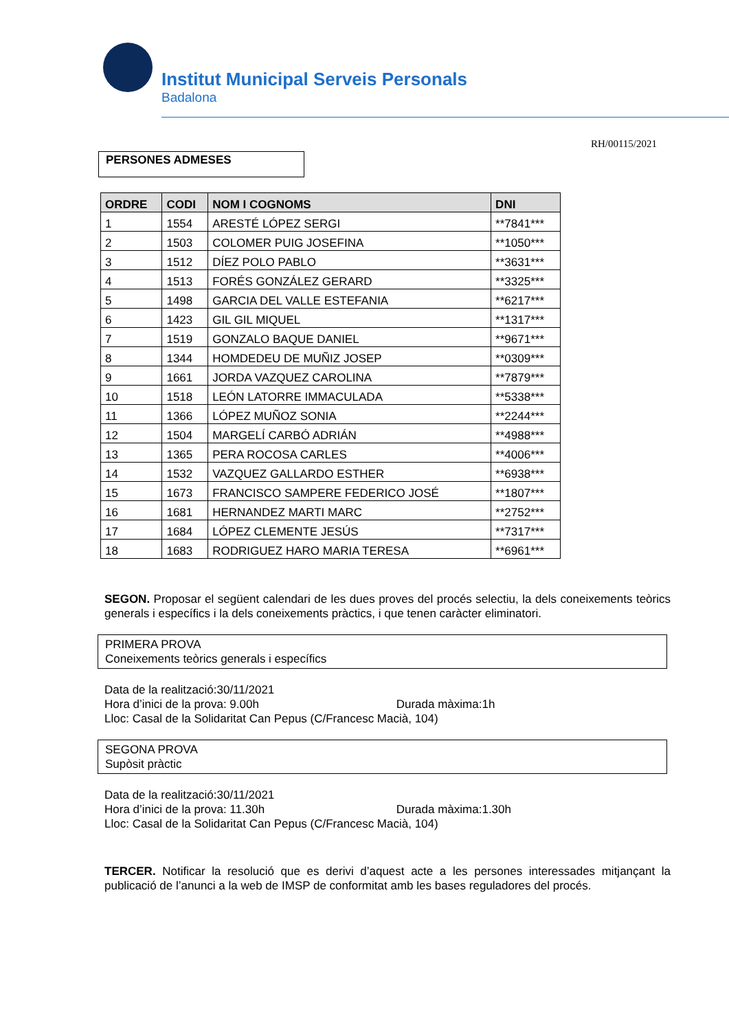Institut Municipal Serveis Personals
Badalona
RH/00115/2021
PERSONES ADMESES
| ORDRE | CODI | NOM I COGNOMS | DNI |
| --- | --- | --- | --- |
| 1 | 1554 | ARESTÉ LÓPEZ SERGI | **7841*** |
| 2 | 1503 | COLOMER PUIG JOSEFINA | **1050*** |
| 3 | 1512 | DÍEZ POLO PABLO | **3631*** |
| 4 | 1513 | FORÉS GONZÁLEZ GERARD | **3325*** |
| 5 | 1498 | GARCIA DEL VALLE ESTEFANIA | **6217*** |
| 6 | 1423 | GIL GIL MIQUEL | **1317*** |
| 7 | 1519 | GONZALO BAQUE DANIEL | **9671*** |
| 8 | 1344 | HOMDEDEU DE MUÑIZ JOSEP | **0309*** |
| 9 | 1661 | JORDA VAZQUEZ CAROLINA | **7879*** |
| 10 | 1518 | LEÓN LATORRE IMMACULADA | **5338*** |
| 11 | 1366 | LÓPEZ MUÑOZ SONIA | **2244*** |
| 12 | 1504 | MARGELÍ CARBÓ ADRIÁN | **4988*** |
| 13 | 1365 | PERA ROCOSA CARLES | **4006*** |
| 14 | 1532 | VAZQUEZ GALLARDO ESTHER | **6938*** |
| 15 | 1673 | FRANCISCO SAMPERE FEDERICO JOSÉ | **1807*** |
| 16 | 1681 | HERNANDEZ MARTI MARC | **2752*** |
| 17 | 1684 | LÓPEZ CLEMENTE JESÚS | **7317*** |
| 18 | 1683 | RODRIGUEZ HARO MARIA TERESA | **6961*** |
SEGON. Proposar el següent calendari de les dues proves del procés selectiu, la dels coneixements teòrics generals i específics i la dels coneixements pràctics, i que tenen caràcter eliminatori.
PRIMERA PROVA
Coneixements teòrics generals i específics
Data de la realització:30/11/2021
Hora d’inici de la prova: 9.00h Durada màxima:1h
Lloc: Casal de la Solidaritat Can Pepus (C/Francesc Macià, 104)
SEGONA PROVA
Supòsit pràctic
Data de la realització:30/11/2021
Hora d’inici de la prova: 11.30h Durada màxima:1.30h
Lloc: Casal de la Solidaritat Can Pepus (C/Francesc Macià, 104)
TERCER. Notificar la resolució que es derivi d’aquest acte a les persones interessades mitjançant la publicació de l’anunci a la web de IMSP de conformitat amb les bases reguladores del procés.